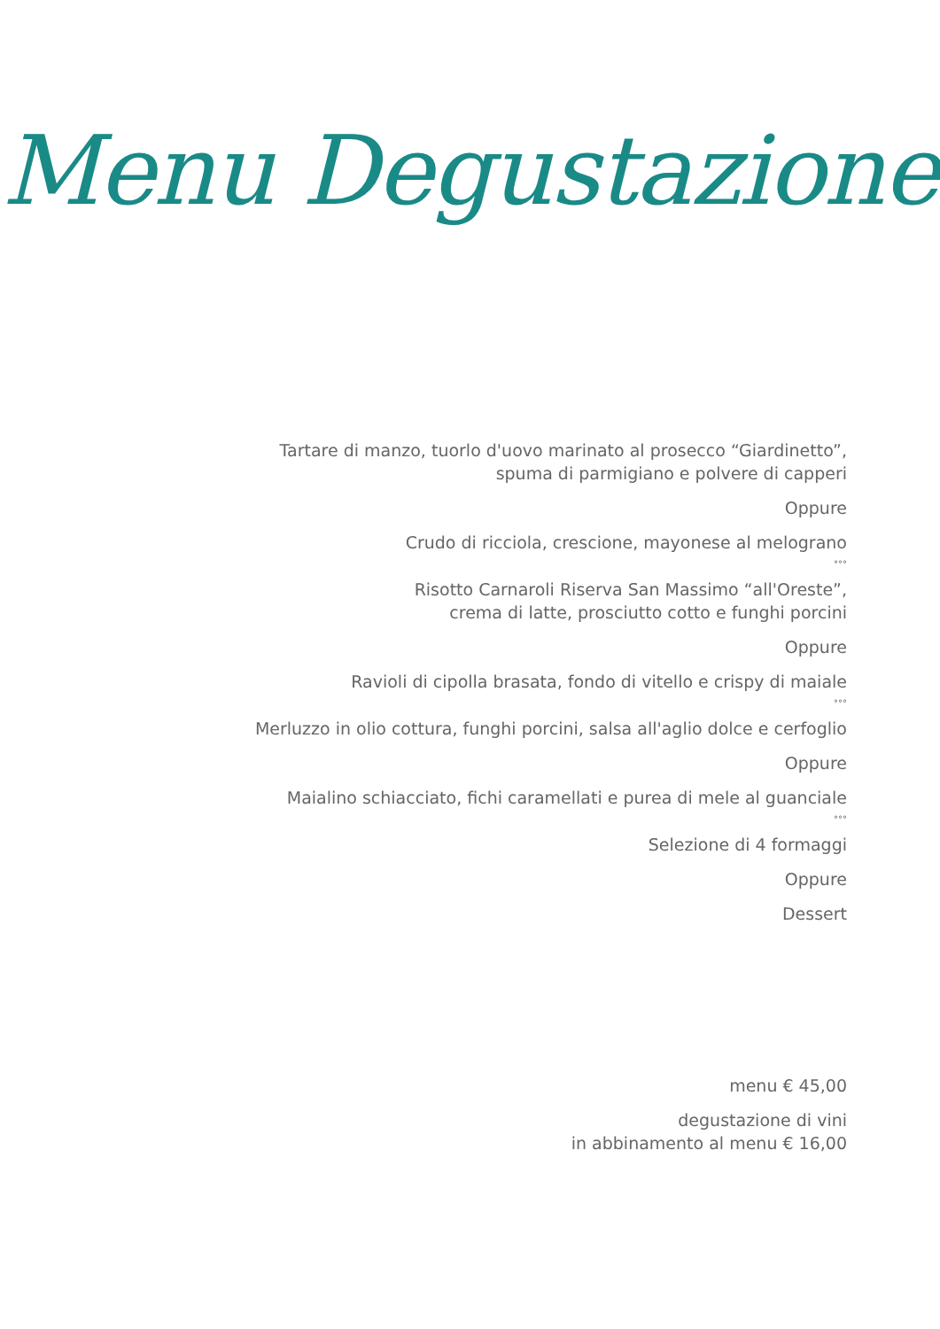Menu Degustazione
Tartare di manzo, tuorlo d'uovo marinato al prosecco “Giardinetto”,
spuma di parmigiano e polvere di capperi
Oppure
Crudo di ricciola, crescione, mayonese al melograno
°°°
Risotto Carnaroli Riserva San Massimo “all'Oreste”,
crema di latte, prosciutto cotto e funghi porcini
Oppure
Ravioli di cipolla brasata, fondo di vitello e crispy di maiale
°°°
Merluzzo in olio cottura, funghi porcini, salsa all'aglio dolce e cerfoglio
Oppure
Maialino schiacciato, fichi caramellati e purea di mele al guanciale
°°°
Selezione di 4 formaggi
Oppure
Dessert
menu € 45,00
degustazione di vini
in abbinamento al menu € 16,00